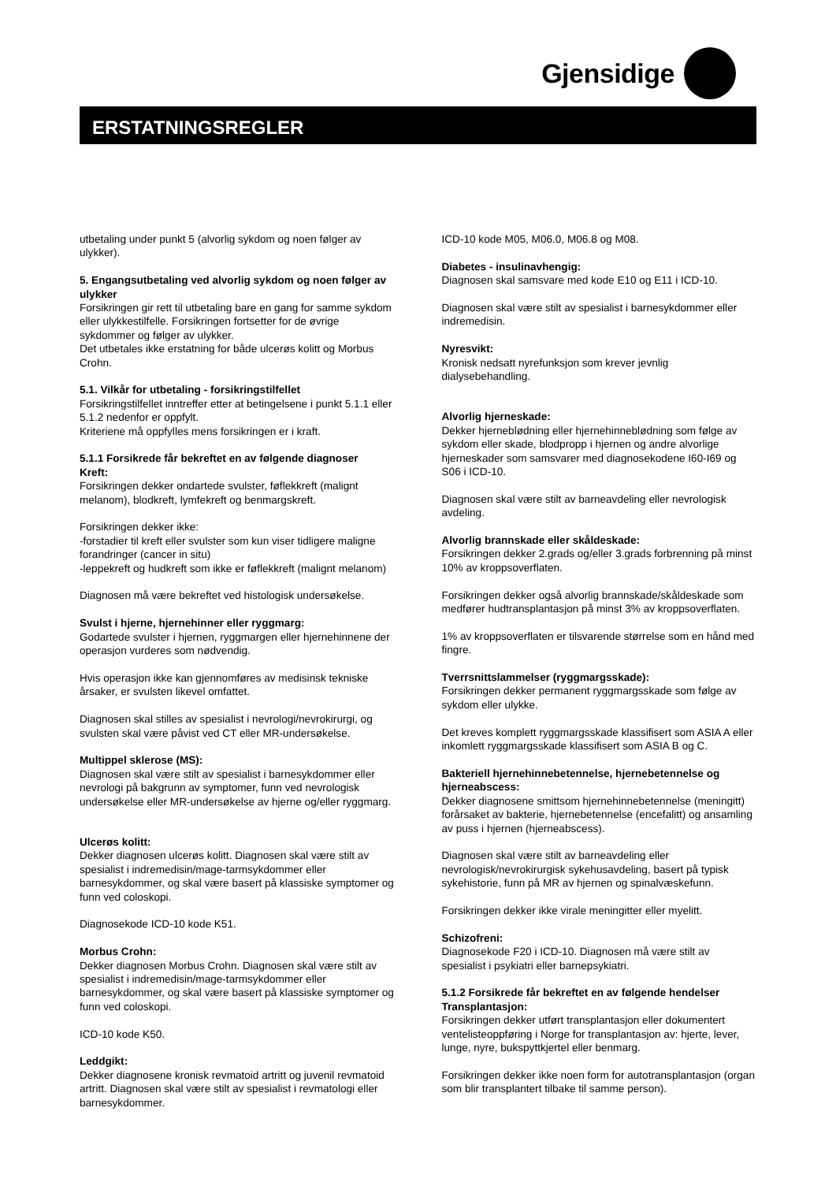Gjensidige
ERSTATNINGSREGLER
utbetaling under punkt 5 (alvorlig sykdom og noen følger av ulykker).
5. Engangsutbetaling ved alvorlig sykdom og noen følger av ulykker
Forsikringen gir rett til utbetaling bare en gang for samme sykdom eller ulykkestilfelle. Forsikringen fortsetter for de øvrige sykdommer og følger av ulykker.
Det utbetales ikke erstatning for både ulcerøs kolitt og Morbus Crohn.
5.1. Vilkår for utbetaling - forsikringstilfellet
Forsikringstilfellet inntreffer etter at betingelsene i punkt 5.1.1 eller 5.1.2 nedenfor er oppfylt.
Kriteriene må oppfylles mens forsikringen er i kraft.
5.1.1 Forsikrede får bekreftet en av følgende diagnoser
Kreft:
Forsikringen dekker ondartede svulster, føflekkreft (malignt melanom), blodkreft, lymfekreft og benmargskreft.
Forsikringen dekker ikke:
-forstadier til kreft eller svulster som kun viser tidligere maligne forandringer (cancer in situ)
-leppekreft og hudkreft som ikke er føflekkreft (malignt melanom)
Diagnosen må være bekreftet ved histologisk undersøkelse.
Svulst i hjerne, hjernehinner eller ryggmarg:
Godartede svulster i hjernen, ryggmargen eller hjernehinnene der operasjon vurderes som nødvendig.
Hvis operasjon ikke kan gjennomføres av medisinsk tekniske årsaker, er svulsten likevel omfattet.
Diagnosen skal stilles av spesialist i nevrologi/nevrokirurgi, og svulsten skal være påvist ved CT eller MR-undersøkelse.
Multippel sklerose (MS):
Diagnosen skal være stilt av spesialist i barnesykdommer eller nevrologi på bakgrunn av symptomer, funn ved nevrologisk undersøkelse eller MR-undersøkelse av hjerne og/eller ryggmarg.
Ulcerøs kolitt:
Dekker diagnosen ulcerøs kolitt. Diagnosen skal være stilt av spesialist i indremedisin/mage-tarmsykdommer eller barnesykdommer, og skal være basert på klassiske symptomer og funn ved coloskopi.
Diagnosekode ICD-10 kode K51.
Morbus Crohn:
Dekker diagnosen Morbus Crohn. Diagnosen skal være stilt av spesialist i indremedisin/mage-tarmsykdommer eller barnesykdommer, og skal være basert på klassiske symptomer og funn ved coloskopi.
ICD-10 kode K50.
Leddgikt:
Dekker diagnosene kronisk revmatoid artritt og juvenil revmatoid artritt. Diagnosen skal være stilt av spesialist i revmatologi eller barnesykdommer.
ICD-10 kode M05, M06.0, M06.8 og M08.
Diabetes - insulinavhengig:
Diagnosen skal samsvare med kode E10 og E11 i ICD-10.
Diagnosen skal være stilt av spesialist i barnesykdommer eller indremedisin.
Nyresvikt:
Kronisk nedsatt nyrefunksjon som krever jevnlig dialysebehandling.
Alvorlig hjerneskade:
Dekker hjerneblødning eller hjernehinneblødning som følge av sykdom eller skade, blodpropp i hjernen og andre alvorlige hjerneskader som samsvarer med diagnosekodene I60-I69 og S06 i ICD-10.
Diagnosen skal være stilt av barneavdeling eller nevrologisk avdeling.
Alvorlig brannskade eller skåldeskade:
Forsikringen dekker 2.grads og/eller 3.grads forbrenning på minst 10% av kroppsoverflaten.
Forsikringen dekker også alvorlig brannskade/skåldeskade som medfører hudtransplantasjon på minst 3% av kroppsoverflaten.
1% av kroppsoverflaten er tilsvarende størrelse som en hånd med fingre.
Tverrsnittslammelser (ryggmargsskade):
Forsikringen dekker permanent ryggmargsskade som følge av sykdom eller ulykke.
Det kreves komplett ryggmargsskade klassifisert som ASIA A eller inkomlett ryggmargsskade klassifisert som ASIA B og C.
Bakteriell hjernehinnebetennelse, hjernebetennelse og hjerneabscess:
Dekker diagnosene smittsom hjernehinnebetennelse (meningitt) forårsaket av bakterie, hjernebetennelse (encefalitt) og ansamling av puss i hjernen (hjerneabscess).
Diagnosen skal være stilt av barneavdeling eller nevrologisk/nevrokirurgisk sykehusavdeling, basert på typisk sykehistorie, funn på MR av hjernen og spinalvæskefunn.
Forsikringen dekker ikke virale meningitter eller myelitt.
Schizofreni:
Diagnosekode F20 i ICD-10. Diagnosen må være stilt av spesialist i psykiatri eller barnepsykiatri.
5.1.2 Forsikrede får bekreftet en av følgende hendelser
Transplantasjon:
Forsikringen dekker utført transplantasjon eller dokumentert ventelisteoppføring i Norge for transplantasjon av: hjerte, lever, lunge, nyre, bukspyttkjertel eller benmarg.
Forsikringen dekker ikke noen form for autotransplantasjon (organ som blir transplantert tilbake til samme person).